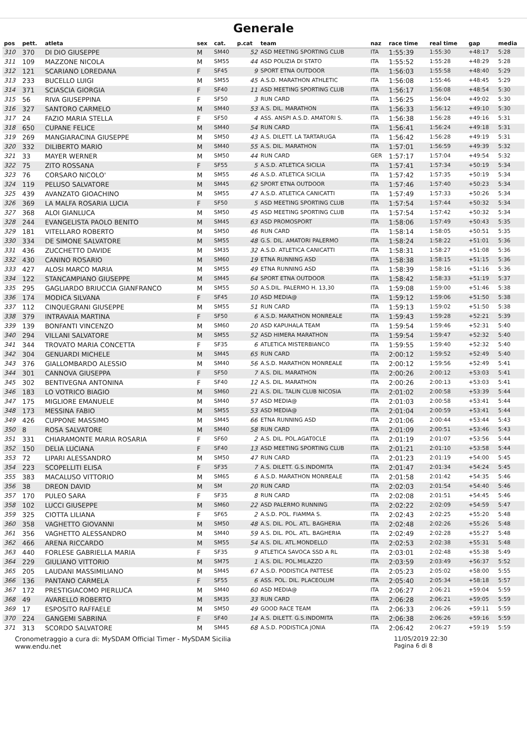Generale
| pos | pett. | atleta | sex | cat. | p.cat | team | naz | race time | real time | gap | media |
| --- | --- | --- | --- | --- | --- | --- | --- | --- | --- | --- | --- |
| 310 | 370 | DI DIO GIUSEPPE | M | SM40 | 52 | ASD MEETING SPORTING CLUB | ITA | 1:55:39 | 1:55:30 | +48:17 | 5:28 |
| 311 | 109 | MAZZONE NICOLA | M | SM55 | 44 | ASD POLIZIA DI STATO | ITA | 1:55:52 | 1:55:28 | +48:29 | 5:28 |
| 312 | 121 | SCARIANO LOREDANA | F | SF45 | 9 | SPORT ETNA OUTDOOR | ITA | 1:56:03 | 1:55:58 | +48:40 | 5:29 |
| 313 | 233 | BUCELLO LUIGI | M | SM55 | 45 | A.S.D. MARATHON ATHLETIC | ITA | 1:56:08 | 1:55:46 | +48:45 | 5:29 |
| 314 | 371 | SCIASCIA GIORGIA | F | SF40 | 11 | ASD MEETING SPORTING CLUB | ITA | 1:56:17 | 1:56:08 | +48:54 | 5:30 |
| 315 | 56 | RIVA GIUSEPPINA | F | SF50 | 3 | RUN CARD | ITA | 1:56:25 | 1:56:04 | +49:02 | 5:30 |
| 316 | 327 | SANTORO CARMELO | M | SM40 | 53 | A.S. DIL. MARATHON | ITA | 1:56:33 | 1:56:12 | +49:10 | 5:30 |
| 317 | 24 | FAZIO MARIA STELLA | F | SF50 | 4 | ASS. ANSPI A.S.D. AMATORI S. | ITA | 1:56:38 | 1:56:28 | +49:16 | 5:31 |
| 318 | 650 | CUPANE FELICE | M | SM40 | 54 | RUN CARD | ITA | 1:56:41 | 1:56:24 | +49:18 | 5:31 |
| 319 | 269 | MANGIARACINA GIUSEPPE | M | SM50 | 43 | A.S. DILETT. LA TARTARUGA | ITA | 1:56:42 | 1:56:28 | +49:19 | 5:31 |
| 320 | 332 | DILIBERTO MARIO | M | SM40 | 55 | A.S. DIL. MARATHON | ITA | 1:57:01 | 1:56:59 | +49:39 | 5:32 |
| 321 | 33 | MAYER WERNER | M | SM50 | 44 | RUN CARD | GER | 1:57:17 | 1:57:04 | +49:54 | 5:32 |
| 322 | 75 | ZITO ROSSANA | F | SF55 | 5 | A.S.D. ATLETICA SICILIA | ITA | 1:57:41 | 1:57:34 | +50:19 | 5:34 |
| 323 | 76 | CORSARO NICOLO' | M | SM55 | 46 | A.S.D. ATLETICA SICILIA | ITA | 1:57:42 | 1:57:35 | +50:19 | 5:34 |
| 324 | 119 | PELUSO SALVATORE | M | SM45 | 62 | SPORT ETNA OUTDOOR | ITA | 1:57:46 | 1:57:40 | +50:23 | 5:34 |
| 325 | 439 | AVANZATO GIOACHINO | M | SM55 | 47 | A.S.D. ATLETICA CANICATTI | ITA | 1:57:49 | 1:57:33 | +50:26 | 5:34 |
| 326 | 369 | LA MALFA ROSARIA LUCIA | F | SF50 | 5 | ASD MEETING SPORTING CLUB | ITA | 1:57:54 | 1:57:44 | +50:32 | 5:34 |
| 327 | 368 | ALOI GIANLUCA | M | SM50 | 45 | ASD MEETING SPORTING CLUB | ITA | 1:57:54 | 1:57:42 | +50:32 | 5:34 |
| 328 | 244 | EVANGELISTA PAOLO BENITO | M | SM45 | 63 | ASD PROMOSPORT | ITA | 1:58:06 | 1:57:49 | +50:43 | 5:35 |
| 329 | 181 | VITELLARO ROBERTO | M | SM50 | 46 | RUN CARD | ITA | 1:58:14 | 1:58:05 | +50:51 | 5:35 |
| 330 | 334 | DE SIMONE SALVATORE | M | SM55 | 48 | G.S. DIL. AMATORI PALERMO | ITA | 1:58:24 | 1:58:22 | +51:01 | 5:36 |
| 331 | 436 | ZUCCHETTO DAVIDE | M | SM35 | 32 | A.S.D. ATLETICA CANICATTI | ITA | 1:58:31 | 1:58:27 | +51:08 | 5:36 |
| 332 | 430 | CANINO ROSARIO | M | SM60 | 19 | ETNA RUNNING ASD | ITA | 1:58:38 | 1:58:15 | +51:15 | 5:36 |
| 333 | 427 | ALOSI MARCO MARIA | M | SM55 | 49 | ETNA RUNNING ASD | ITA | 1:58:39 | 1:58:16 | +51:16 | 5:36 |
| 334 | 122 | STANCAMPIANO GIUSEPPE | M | SM45 | 64 | SPORT ETNA OUTDOOR | ITA | 1:58:42 | 1:58:33 | +51:19 | 5:37 |
| 335 | 295 | GAGLIARDO BRIUCCIA GIANFRANCO | M | SM55 | 50 | A.S.DIL. PALERMO H. 13,30 | ITA | 1:59:08 | 1:59:00 | +51:46 | 5:38 |
| 336 | 174 | MODICA SILVANA | F | SF45 | 10 | ASD MEDIA@ | ITA | 1:59:12 | 1:59:06 | +51:50 | 5:38 |
| 337 | 112 | CINQUEGRANI GIUSEPPE | M | SM55 | 51 | RUN CARD | ITA | 1:59:13 | 1:59:02 | +51:50 | 5:38 |
| 338 | 379 | INTRAVAIA MARTINA | F | SF50 | 6 | A.S.D. MARATHON MONREALE | ITA | 1:59:43 | 1:59:28 | +52:21 | 5:39 |
| 339 | 139 | BONFANTI VINCENZO | M | SM60 | 20 | ASD KAPUHALA TEAM | ITA | 1:59:54 | 1:59:46 | +52:31 | 5:40 |
| 340 | 294 | VILLANI SALVATORE | M | SM55 | 52 | ASD HIMERA MARATHON | ITA | 1:59:54 | 1:59:47 | +52:32 | 5:40 |
| 341 | 344 | TROVATO MARIA CONCETTA | F | SF35 | 6 | ATLETICA MISTERBIANCO | ITA | 1:59:55 | 1:59:40 | +52:32 | 5:40 |
| 342 | 304 | GENUARDI MICHELE | M | SM45 | 65 | RUN CARD | ITA | 2:00:12 | 1:59:52 | +52:49 | 5:40 |
| 343 | 376 | GIALLOMBARDO ALESSIO | M | SM40 | 56 | A.S.D. MARATHON MONREALE | ITA | 2:00:12 | 1:59:56 | +52:49 | 5:41 |
| 344 | 301 | CANNOVA GIUSEPPA | F | SF50 | 7 | A.S. DIL. MARATHON | ITA | 2:00:26 | 2:00:12 | +53:03 | 5:41 |
| 345 | 302 | BENTIVEGNA ANTONINA | F | SF40 | 12 | A.S. DIL. MARATHON | ITA | 2:00:26 | 2:00:13 | +53:03 | 5:41 |
| 346 | 183 | LO VOTRICO BIAGIO | M | SM60 | 21 | A.S. DIL. TALIN CLUB NICOSIA | ITA | 2:01:02 | 2:00:58 | +53:39 | 5:44 |
| 347 | 175 | MIGLIORE EMANUELE | M | SM40 | 57 | ASD MEDIA@ | ITA | 2:01:03 | 2:00:58 | +53:41 | 5:44 |
| 348 | 173 | MESSINA FABIO | M | SM55 | 53 | ASD MEDIA@ | ITA | 2:01:04 | 2:00:59 | +53:41 | 5:44 |
| 349 | 426 | CUPPONE MASSIMO | M | SM45 | 66 | ETNA RUNNING ASD | ITA | 2:01:06 | 2:00:44 | +53:44 | 5:43 |
| 350 | 8 | ROSA SALVATORE | M | SM40 | 58 | RUN CARD | ITA | 2:01:09 | 2:00:51 | +53:46 | 5:43 |
| 351 | 331 | CHIARAMONTE MARIA ROSARIA | F | SF60 | 2 | A.S. DIL. POL.AGAT0CLE | ITA | 2:01:19 | 2:01:07 | +53:56 | 5:44 |
| 352 | 150 | DELIA LUCIANA | F | SF40 | 13 | ASD MEETING SPORTING CLUB | ITA | 2:01:21 | 2:01:10 | +53:58 | 5:44 |
| 353 | 72 | LIPARI ALESSANDRO | M | SM50 | 47 | RUN CARD | ITA | 2:01:23 | 2:01:19 | +54:00 | 5:45 |
| 354 | 223 | SCOPELLITI ELISA | F | SF35 | 7 | A.S. DILETT. G.S.INDOMITA | ITA | 2:01:47 | 2:01:34 | +54:24 | 5:45 |
| 355 | 383 | MACALUSO VITTORIO | M | SM65 | 6 | A.S.D. MARATHON MONREALE | ITA | 2:01:58 | 2:01:42 | +54:35 | 5:46 |
| 356 | 38 | DREON DAVID | M | SM | 20 | RUN CARD | ITA | 2:02:03 | 2:01:54 | +54:40 | 5:46 |
| 357 | 170 | PULEO SARA | F | SF35 | 8 | RUN CARD | ITA | 2:02:08 | 2:01:51 | +54:45 | 5:46 |
| 358 | 102 | LUCCI GIUSEPPE | M | SM60 | 22 | ASD PALERMO RUNNING | ITA | 2:02:22 | 2:02:09 | +54:59 | 5:47 |
| 359 | 325 | CIOTTA LILIANA | F | SF65 | 2 | A.S.D. POL. FIAMMA S. | ITA | 2:02:43 | 2:02:25 | +55:20 | 5:48 |
| 360 | 358 | VAGHETTO GIOVANNI | M | SM50 | 48 | A.S. DIL. POL. ATL. BAGHERIA | ITA | 2:02:48 | 2:02:26 | +55:26 | 5:48 |
| 361 | 356 | VAGHETTO ALESSANDRO | M | SM40 | 59 | A.S. DIL. POL. ATL. BAGHERIA | ITA | 2:02:49 | 2:02:28 | +55:27 | 5:48 |
| 362 | 466 | ARENA RICCARDO | M | SM55 | 54 | A.S. DIL. ATL.MONDELLO | ITA | 2:02:53 | 2:02:38 | +55:31 | 5:48 |
| 363 | 440 | FORLESE GABRIELLA MARIA | F | SF35 | 9 | ATLETICA SAVOCA SSD A RL | ITA | 2:03:01 | 2:02:48 | +55:38 | 5:49 |
| 364 | 229 | GIULIANO VITTORIO | M | SM75 | 1 | A.S. DIL. POL.MILAZZO | ITA | 2:03:59 | 2:03:49 | +56:37 | 5:52 |
| 365 | 205 | LAUDANI MASSIMILIANO | M | SM45 | 67 | A.S.D. PODISTICA PATTESE | ITA | 2:05:23 | 2:05:02 | +58:00 | 5:55 |
| 366 | 136 | PANTANO CARMELA | F | SF55 | 6 | ASS. POL. DIL. PLACEOLUM | ITA | 2:05:40 | 2:05:34 | +58:18 | 5:57 |
| 367 | 172 | PRESTIGIACOMO PIERLUCA | M | SM40 | 60 | ASD MEDIA@ | ITA | 2:06:27 | 2:06:21 | +59:04 | 5:59 |
| 368 | 49 | AVARELLO ROBERTO | M | SM35 | 33 | RUN CARD | ITA | 2:06:28 | 2:06:21 | +59:05 | 5:59 |
| 369 | 17 | ESPOSITO RAFFAELE | M | SM50 | 49 | GOOD RACE TEAM | ITA | 2:06:33 | 2:06:26 | +59:11 | 5:59 |
| 370 | 224 | GANGEMI SABRINA | F | SF40 | 14 | A.S. DILETT. G.S.INDOMITA | ITA | 2:06:38 | 2:06:26 | +59:16 | 5:59 |
| 371 | 313 | SCORDO SALVATORE | M | SM45 | 68 | A.S.D. PODISTICA JONIA | ITA | 2:06:42 | 2:06:27 | +59:19 | 5:59 |
Cronometraggio a cura di: MySDAM Official Timer - MySDAM Sicilia
www.endu.net 11/05/2019 22:30
Pagina 6 di 8